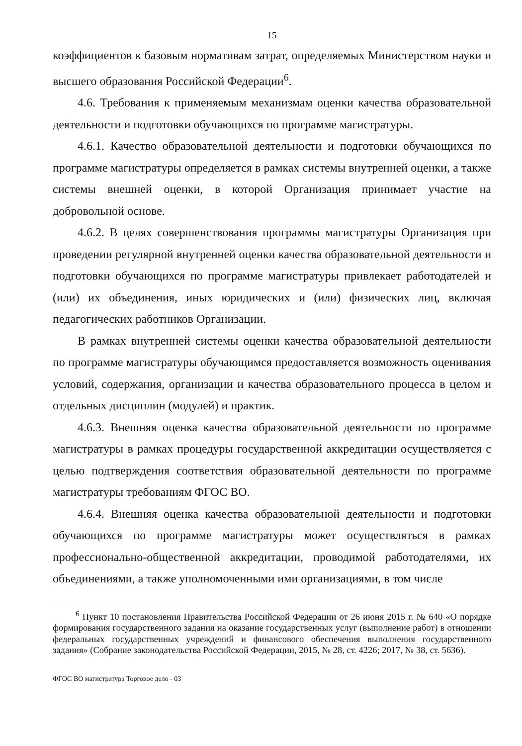15
коэффициентов к базовым нормативам затрат, определяемых Министерством науки и высшего образования Российской Федерации<sup>6</sup>.
4.6. Требования к применяемым механизмам оценки качества образовательной деятельности и подготовки обучающихся по программе магистратуры.
4.6.1. Качество образовательной деятельности и подготовки обучающихся по программе магистратуры определяется в рамках системы внутренней оценки, а также системы внешней оценки, в которой Организация принимает участие на добровольной основе.
4.6.2. В целях совершенствования программы магистратуры Организация при проведении регулярной внутренней оценки качества образовательной деятельности и подготовки обучающихся по программе магистратуры привлекает работодателей и (или) их объединения, иных юридических и (или) физических лиц, включая педагогических работников Организации.
В рамках внутренней системы оценки качества образовательной деятельности по программе магистратуры обучающимся предоставляется возможность оценивания условий, содержания, организации и качества образовательного процесса в целом и отдельных дисциплин (модулей) и практик.
4.6.3. Внешняя оценка качества образовательной деятельности по программе магистратуры в рамках процедуры государственной аккредитации осуществляется с целью подтверждения соответствия образовательной деятельности по программе магистратуры требованиям ФГОС ВО.
4.6.4. Внешняя оценка качества образовательной деятельности и подготовки обучающихся по программе магистратуры может осуществляться в рамках профессионально-общественной аккредитации, проводимой работодателями, их объединениями, а также уполномоченными ими организациями, в том числе
<sup>6</sup> Пункт 10 постановления Правительства Российской Федерации от 26 июня 2015 г. № 640 «О порядке формирования государственного задания на оказание государственных услуг (выполнение работ) в отношении федеральных государственных учреждений и финансового обеспечения выполнения государственного задания» (Собрание законодательства Российской Федерации, 2015, № 28, ст. 4226; 2017, № 38, ст. 5636).
ФГОС ВО магистратура Торговое дело - 03